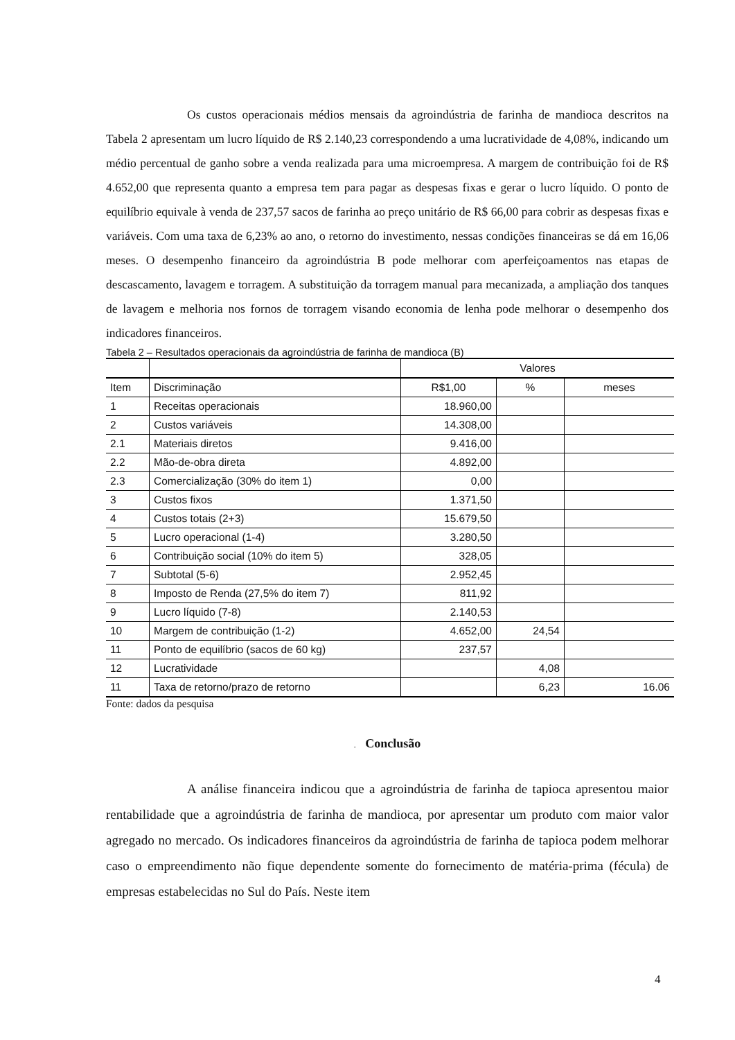Os custos operacionais médios mensais da agroindústria de farinha de mandioca descritos na Tabela 2 apresentam um lucro líquido de R$ 2.140,23 correspondendo a uma lucratividade de 4,08%, indicando um médio percentual de ganho sobre a venda realizada para uma microempresa. A margem de contribuição foi de R$ 4.652,00 que representa quanto a empresa tem para pagar as despesas fixas e gerar o lucro líquido. O ponto de equilíbrio equivale à venda de 237,57 sacos de farinha ao preço unitário de R$ 66,00 para cobrir as despesas fixas e variáveis. Com uma taxa de 6,23% ao ano, o retorno do investimento, nessas condições financeiras se dá em 16,06 meses. O desempenho financeiro da agroindústria B pode melhorar com aperfeiçoamentos nas etapas de descascamento, lavagem e torragem. A substituição da torragem manual para mecanizada, a ampliação dos tanques de lavagem e melhoria nos fornos de torragem visando economia de lenha pode melhorar o desempenho dos indicadores financeiros.
Tabela 2 – Resultados operacionais da agroindústria de farinha de mandioca (B)
| | | Valores | | |
| --- | --- | --- | --- | --- |
| Item | Discriminação | R$1,00 | % | meses |
| 1 | Receitas operacionais | 18.960,00 | | |
| 2 | Custos variáveis | 14.308,00 | | |
| 2.1 | Materiais diretos | 9.416,00 | | |
| 2.2 | Mão-de-obra direta | 4.892,00 | | |
| 2.3 | Comercialização (30% do item 1) | 0,00 | | |
| 3 | Custos fixos | 1.371,50 | | |
| 4 | Custos totais (2+3) | 15.679,50 | | |
| 5 | Lucro operacional (1-4) | 3.280,50 | | |
| 6 | Contribuição social (10% do item 5) | 328,05 | | |
| 7 | Subtotal (5-6) | 2.952,45 | | |
| 8 | Imposto de Renda (27,5% do item 7) | 811,92 | | |
| 9 | Lucro líquido (7-8) | 2.140,53 | | |
| 10 | Margem de contribuição (1-2) | 4.652,00 | 24,54 | |
| 11 | Ponto de equilíbrio (sacos de 60 kg) | 237,57 | | |
| 12 | Lucratividade | | 4,08 | |
| 11 | Taxa de retorno/prazo de retorno | | 6,23 | 16.06 |
Fonte: dados da pesquisa
. Conclusão
A análise financeira indicou que a agroindústria de farinha de tapioca apresentou maior rentabilidade que a agroindústria de farinha de mandioca, por apresentar um produto com maior valor agregado no mercado. Os indicadores financeiros da agroindústria de farinha de tapioca podem melhorar caso o empreendimento não fique dependente somente do fornecimento de matéria-prima (fécula) de empresas estabelecidas no Sul do País. Neste item
4